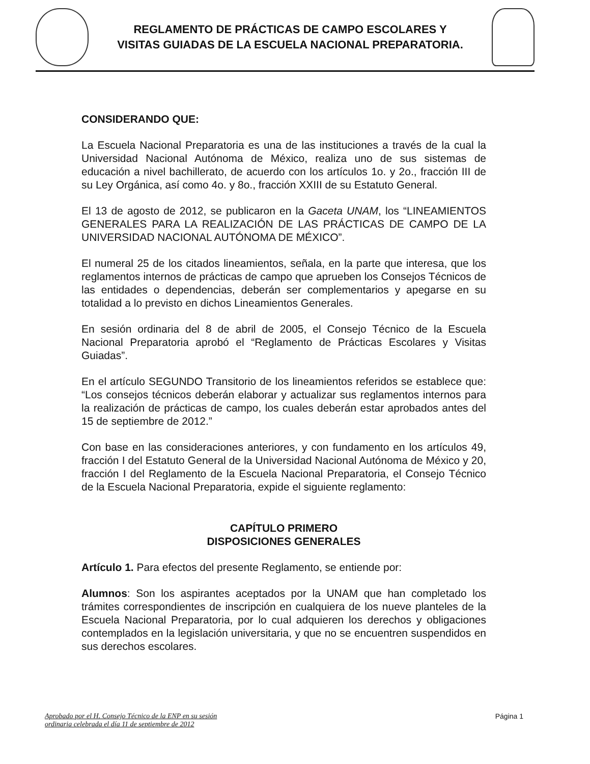REGLAMENTO DE PRÁCTICAS DE CAMPO ESCOLARES Y
VISITAS GUIADAS DE LA ESCUELA NACIONAL PREPARATORIA.
CONSIDERANDO QUE:
La Escuela Nacional Preparatoria es una de las instituciones a través de la cual la Universidad Nacional Autónoma de México, realiza uno de sus sistemas de educación a nivel bachillerato, de acuerdo con los artículos 1o. y 2o., fracción III de su Ley Orgánica, así como 4o. y 8o., fracción XXIII de su Estatuto General.
El 13 de agosto de 2012, se publicaron en la Gaceta UNAM, los “LINEAMIENTOS GENERALES PARA LA REALIZACIÓN DE LAS PRÁCTICAS DE CAMPO DE LA UNIVERSIDAD NACIONAL AUTÓNOMA DE MÉXICO”.
El numeral 25 de los citados lineamientos, señala, en la parte que interesa, que los reglamentos internos de prácticas de campo que aprueben los Consejos Técnicos de las entidades o dependencias, deberán ser complementarios y apegarse en su totalidad a lo previsto en dichos Lineamientos Generales.
En sesión ordinaria del 8 de abril de 2005, el Consejo Técnico de la Escuela Nacional Preparatoria aprobó el “Reglamento de Prácticas Escolares y Visitas Guiadas”.
En el artículo SEGUNDO Transitorio de los lineamientos referidos se establece que: “Los consejos técnicos deberán elaborar y actualizar sus reglamentos internos para la realización de prácticas de campo, los cuales deberán estar aprobados antes del 15 de septiembre de 2012.”
Con base en las consideraciones anteriores, y con fundamento en los artículos 49, fracción I del Estatuto General de la Universidad Nacional Autónoma de México y 20, fracción I del Reglamento de la Escuela Nacional Preparatoria, el Consejo Técnico de la Escuela Nacional Preparatoria, expide el siguiente reglamento:
CAPÍTULO PRIMERO
DISPOSICIONES GENERALES
Artículo 1. Para efectos del presente Reglamento, se entiende por:
Alumnos: Son los aspirantes aceptados por la UNAM que han completado los trámites correspondientes de inscripción en cualquiera de los nueve planteles de la Escuela Nacional Preparatoria, por lo cual adquieren los derechos y obligaciones contemplados en la legislación universitaria, y que no se encuentren suspendidos en sus derechos escolares.
Aprobado por el H. Consejo Técnico de la ENP en su sesión
ordinaria celebrada el día 11 de septiembre de 2012 Página 1